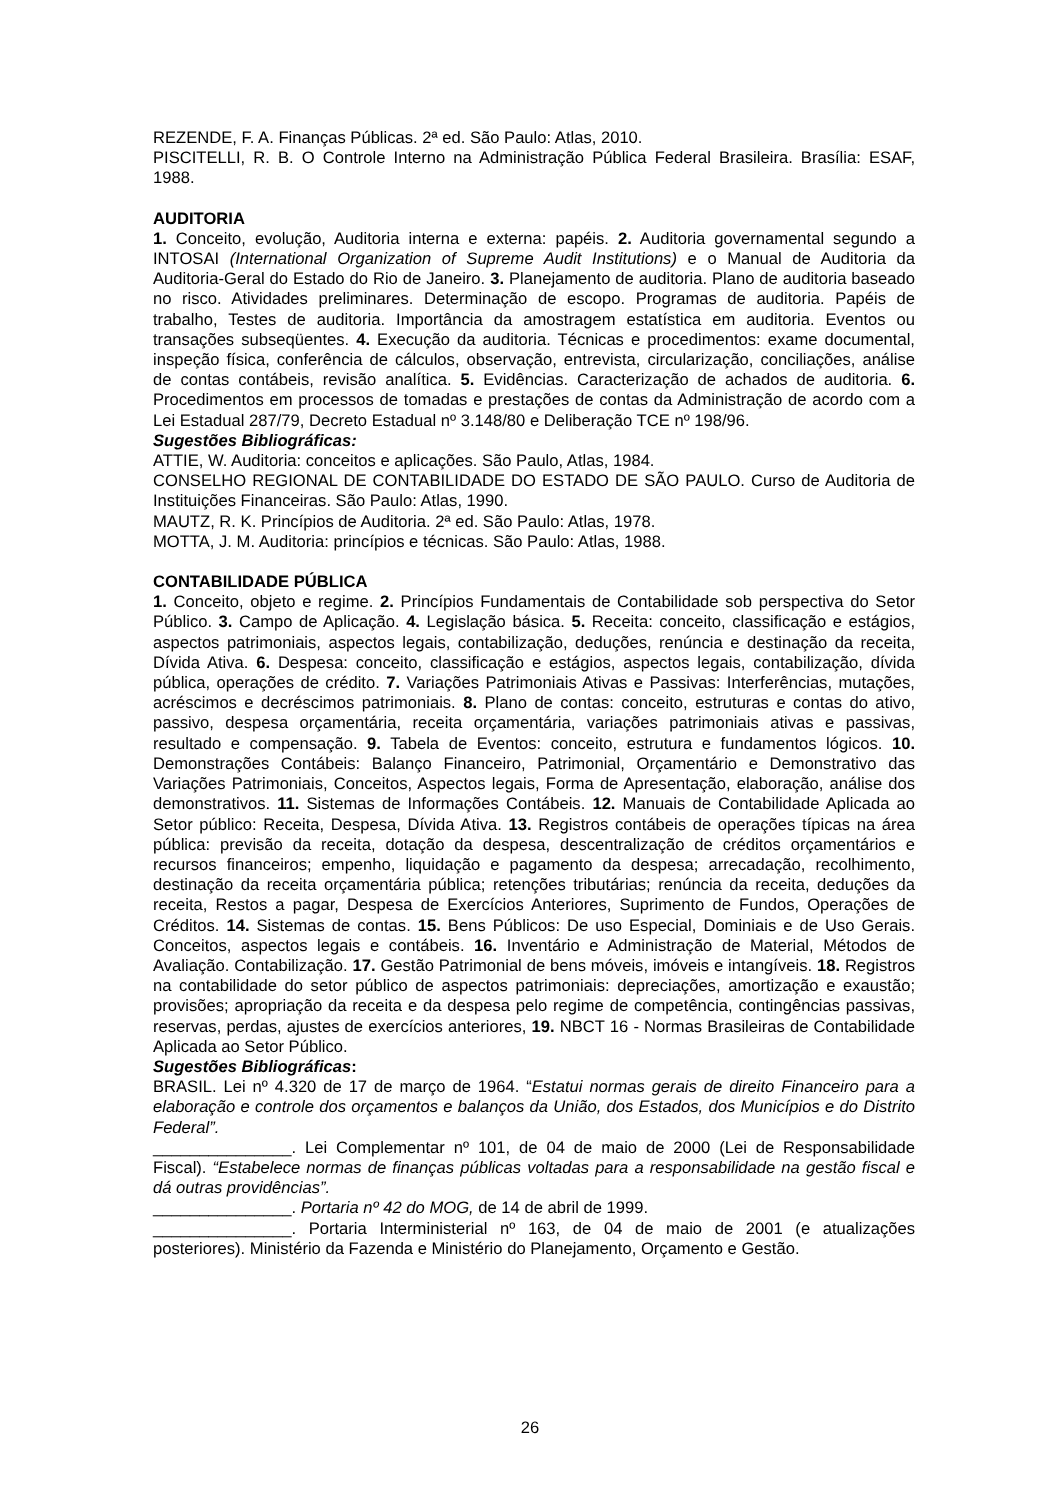REZENDE, F. A. Finanças Públicas. 2ª ed. São Paulo: Atlas, 2010.
PISCITELLI, R. B. O Controle Interno na Administração Pública Federal Brasileira. Brasília: ESAF, 1988.
AUDITORIA
1. Conceito, evolução, Auditoria interna e externa: papéis. 2. Auditoria governamental segundo a INTOSAI (International Organization of Supreme Audit Institutions) e o Manual de Auditoria da Auditoria-Geral do Estado do Rio de Janeiro. 3. Planejamento de auditoria. Plano de auditoria baseado no risco. Atividades preliminares. Determinação de escopo. Programas de auditoria. Papéis de trabalho, Testes de auditoria. Importância da amostragem estatística em auditoria. Eventos ou transações subseqüentes. 4. Execução da auditoria. Técnicas e procedimentos: exame documental, inspeção física, conferência de cálculos, observação, entrevista, circularização, conciliações, análise de contas contábeis, revisão analítica. 5. Evidências. Caracterização de achados de auditoria. 6. Procedimentos em processos de tomadas e prestações de contas da Administração de acordo com a Lei Estadual 287/79, Decreto Estadual nº 3.148/80 e Deliberação TCE nº 198/96.
Sugestões Bibliográficas:
ATTIE, W. Auditoria: conceitos e aplicações. São Paulo, Atlas, 1984.
CONSELHO REGIONAL DE CONTABILIDADE DO ESTADO DE SÃO PAULO. Curso de Auditoria de Instituições Financeiras. São Paulo: Atlas, 1990.
MAUTZ, R. K. Princípios de Auditoria. 2ª ed. São Paulo: Atlas, 1978.
MOTTA, J. M. Auditoria: princípios e técnicas. São Paulo: Atlas, 1988.
CONTABILIDADE PÚBLICA
1. Conceito, objeto e regime. 2. Princípios Fundamentais de Contabilidade sob perspectiva do Setor Público. 3. Campo de Aplicação. 4. Legislação básica. 5. Receita: conceito, classificação e estágios, aspectos patrimoniais, aspectos legais, contabilização, deduções, renúncia e destinação da receita, Dívida Ativa. 6. Despesa: conceito, classificação e estágios, aspectos legais, contabilização, dívida pública, operações de crédito. 7. Variações Patrimoniais Ativas e Passivas: Interferências, mutações, acréscimos e decréscimos patrimoniais. 8. Plano de contas: conceito, estruturas e contas do ativo, passivo, despesa orçamentária, receita orçamentária, variações patrimoniais ativas e passivas, resultado e compensação. 9. Tabela de Eventos: conceito, estrutura e fundamentos lógicos. 10. Demonstrações Contábeis: Balanço Financeiro, Patrimonial, Orçamentário e Demonstrativo das Variações Patrimoniais, Conceitos, Aspectos legais, Forma de Apresentação, elaboração, análise dos demonstrativos. 11. Sistemas de Informações Contábeis. 12. Manuais de Contabilidade Aplicada ao Setor público: Receita, Despesa, Dívida Ativa. 13. Registros contábeis de operações típicas na área pública: previsão da receita, dotação da despesa, descentralização de créditos orçamentários e recursos financeiros; empenho, liquidação e pagamento da despesa; arrecadação, recolhimento, destinação da receita orçamentária pública; retenções tributárias; renúncia da receita, deduções da receita, Restos a pagar, Despesa de Exercícios Anteriores, Suprimento de Fundos, Operações de Créditos. 14. Sistemas de contas. 15. Bens Públicos: De uso Especial, Dominiais e de Uso Gerais. Conceitos, aspectos legais e contábeis. 16. Inventário e Administração de Material, Métodos de Avaliação. Contabilização. 17. Gestão Patrimonial de bens móveis, imóveis e intangíveis. 18. Registros na contabilidade do setor público de aspectos patrimoniais: depreciações, amortização e exaustão; provisões; apropriação da receita e da despesa pelo regime de competência, contingências passivas, reservas, perdas, ajustes de exercícios anteriores, 19. NBCT 16 - Normas Brasileiras de Contabilidade Aplicada ao Setor Público.
Sugestões Bibliográficas:
BRASIL. Lei nº 4.320 de 17 de março de 1964. “Estatui normas gerais de direito Financeiro para a elaboração e controle dos orçamentos e balanços da União, dos Estados, dos Municípios e do Distrito Federal”.
_______________. Lei Complementar nº 101, de 04 de maio de 2000 (Lei de Responsabilidade Fiscal). “Estabelece normas de finanças públicas voltadas para a responsabilidade na gestão fiscal e dá outras providências”.
_______________. Portaria nº 42 do MOG, de 14 de abril de 1999.
_______________. Portaria Interministerial nº 163, de 04 de maio de 2001 (e atualizações posteriores). Ministério da Fazenda e Ministério do Planejamento, Orçamento e Gestão.
26